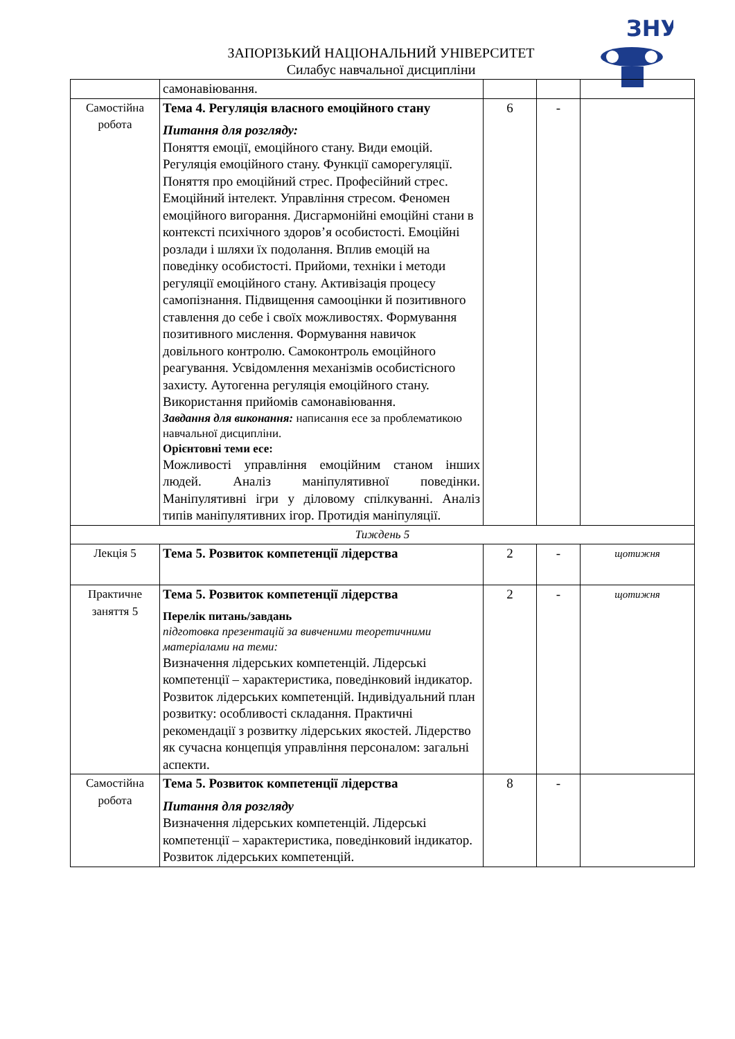ЗНУ
ЗАПОРІЗЬКИЙ НАЦІОНАЛЬНИЙ УНІВЕРСИТЕТ
Силабус навчальної дисципліни
| | самонавіювання. | | | |
| Самостійна робота | Тема 4. Регуляція власного емоційного стану Питання для розгляду: Поняття емоції, емоційного стану. Види емоцій. Регуляція емоційного стану. Функції саморегуляції. Поняття про емоційний стрес. Професійний стрес. Емоційний інтелект. Управління стресом. Феномен емоційного вигорання. Дисгармонійні емоційні стани в контексті психічного здоров’я особистості. Емоційні розлади і шляхи їх подолання. Вплив емоцій на поведінку особистості. Прийоми, техніки і методи регуляції емоційного стану. Активізація процесу самопізнання. Підвищення самооцінки й позитивного ставлення до себе і своїх можливостях. Формування позитивного мислення. Формування навичок довільного контролю. Самоконтроль емоційного реагування. Усвідомлення механізмів особистісного захисту. Аутогенна регуляція емоційного стану. Використання прийомів самонавіювання. Завдання для виконання: написання есе за проблематикою навчальної дисципліни. Орієнтовні теми есе: Можливості управління емоційним станом інших людей. Аналіз маніпулятивної поведінки. Маніпулятивні ігри у діловому спілкуванні. Аналіз типів маніпулятивних ігор. Протидія маніпуляції. | 6 | - | |
| Тиждень 5 | | | | |
| Лекція 5 | Тема 5. Розвиток компетенції лідерства | 2 | - | щотижня |
| Практичне заняття 5 | Тема 5. Розвиток компетенції лідерства Перелік питань/завдань підготовка презентацій за вивченими теоретичними матеріалами на теми: Визначення лідерських компетенцій. Лідерські компетенції – характеристика, поведінковий індикатор. Розвиток лідерських компетенцій. Індивідуальний план розвитку: особливості складання. Практичні рекомендації з розвитку лідерських якостей. Лідерство як сучасна концепція управління персоналом: загальні аспекти. | 2 | - | щотижня |
| Самостійна робота | Тема 5. Розвиток компетенції лідерства Питання для розгляду Визначення лідерських компетенцій. Лідерські компетенції – характеристика, поведінковий індикатор. Розвиток лідерських компетенцій. | 8 | - | |